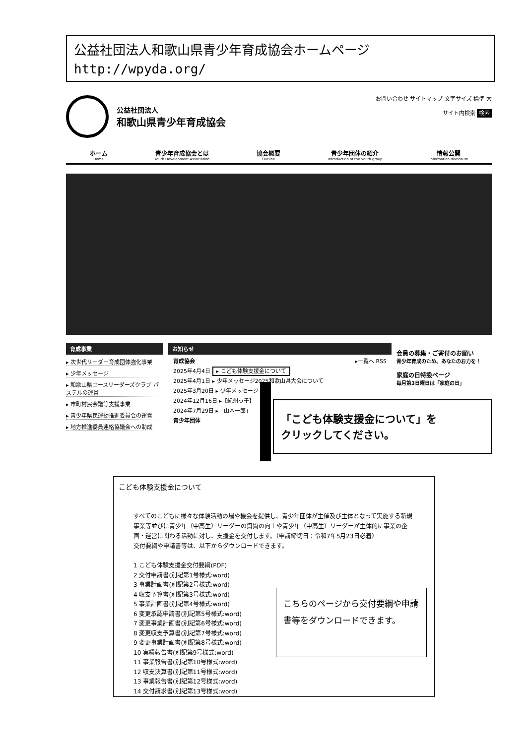公益社団法人和歌山県青少年育成協会ホームページ
http://wpyda.org/
公益社団法人
和歌山県青少年育成協会
お問い合わせ サイトマップ 文字サイズ 標準 大
サイト内検索 検索
ホーム
Home
青少年育成協会とは
Youth Development Association
協会概要
Outline
青少年団体の紹介
Introduction of the youth group
情報公開
Information disclosure
育成事業
▸ 次世代リーダー育成団体強化事業
▸ 少年メッセージ
▸ 和歌山県ユースリーダーズクラブ パステルの運営
▸ 市町村民会議等支援事業
▸ 青少年県民運動推進委員会の運営
▸ 地方推進委員連絡協議会への助成
お知らせ
育成協会 ▸一覧へ RSS
2025年4月4日 ▸ こども体験支援金について
2025年4月1日 ▸ 少年メッセージ2025和歌山県大会について
2025年3月20日 ▸ 少年メッセージ
2024年12月16日 ▸【紀州っ子】
2024年7月29日 ▸「山本一郎」
青少年団体
会員の募集・ご寄付のお願い
青少年育成のため、あなたのお力を！
家庭の日特設ページ
毎月第3日曜日は「家庭の日」
「こども体験支援金について」を
クリックしてください。
こども体験支援金について
すべてのこどもに様々な体験活動の場や機会を提供し、青少年団体が主催及び主体となって実施する新規事業等並びに青少年（中高生）リーダーの資質の向上や青少年（中高生）リーダーが主体的に事業の企画・運営に関わる活動に対し、支援金を交付します。（申請締切日：令和7年5月23日必着）
交付要綱や申請書等は、以下からダウンロードできます。
1 こども体験支援金交付要綱(PDF)
2 交付申請書(別記第1号様式:word)
3 事業計画書(別記第2号様式:word)
4 収支予算書(別記第3号様式:word)
5 事業計画書(別記第4号様式:word)
6 変更承認申請書(別記第5号様式:word)
7 変更事業計画書(別記第6号様式:word)
8 変更収支予算書(別記第7号様式:word)
9 変更事業計画書(別記第8号様式:word)
10 実績報告書(別記第9号様式:word)
11 事業報告書(別記第10号様式:word)
12 収支決算書(別記第11号様式:word)
13 事業報告書(別記第12号様式:word)
14 交付請求書(別記第13号様式:word)
こちらのページから交付要綱や申請書等をダウンロードできます。